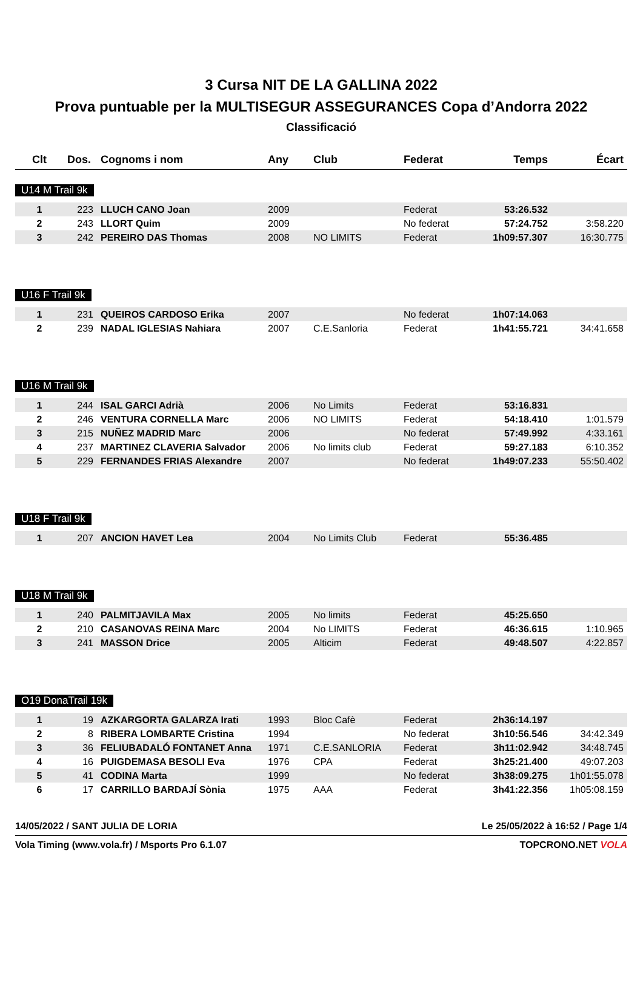3 Cursa NIT DE LA GALLINA 2022
Prova puntuable per la MULTISEGUR ASSEGURANCES Copa d’Andorra 2022
Classificació
| Clt | Dos. | Cognoms i nom | Any | Club | Federat | Temps | Écart |
| --- | --- | --- | --- | --- | --- | --- | --- |
U14 M Trail 9k
| 1 | 223 | LLUCH CANO Joan | 2009 | | Federat | 53:26.532 | |
| 2 | 243 | LLORT Quim | 2009 | | No federat | 57:24.752 | 3:58.220 |
| 3 | 242 | PEREIRO DAS Thomas | 2008 | NO LIMITS | Federat | 1h09:57.307 | 16:30.775 |
U16 F Trail 9k
| 1 | 231 | QUEIROS CARDOSO Erika | 2007 | | No federat | 1h07:14.063 | |
| 2 | 239 | NADAL IGLESIAS Nahiara | 2007 | C.E.Sanloria | Federat | 1h41:55.721 | 34:41.658 |
U16 M Trail 9k
| 1 | 244 | ISAL GARCI Adrià | 2006 | No Limits | Federat | 53:16.831 | |
| 2 | 246 | VENTURA CORNELLA Marc | 2006 | NO LIMITS | Federat | 54:18.410 | 1:01.579 |
| 3 | 215 | NUÑEZ MADRID Marc | 2006 | | No federat | 57:49.992 | 4:33.161 |
| 4 | 237 | MARTINEZ CLAVERIA Salvador | 2006 | No limits club | Federat | 59:27.183 | 6:10.352 |
| 5 | 229 | FERNANDES FRIAS Alexandre | 2007 | | No federat | 1h49:07.233 | 55:50.402 |
U18 F Trail 9k
| 1 | 207 | ANCION HAVET Lea | 2004 | No Limits Club | Federat | 55:36.485 | |
U18 M Trail 9k
| 1 | 240 | PALMITJAVILA Max | 2005 | No limits | Federat | 45:25.650 | |
| 2 | 210 | CASANOVAS REINA Marc | 2004 | No LIMITS | Federat | 46:36.615 | 1:10.965 |
| 3 | 241 | MASSON Drice | 2005 | Alticim | Federat | 49:48.507 | 4:22.857 |
O19 DonaTrail 19k
| 1 | 19 | AZKARGORTA GALARZA Irati | 1993 | Bloc Cafè | Federat | 2h36:14.197 | |
| 2 | 8 | RIBERA LOMBARTE Cristina | 1994 | | No federat | 3h10:56.546 | 34:42.349 |
| 3 | 36 | FELIUBADALÓ FONTANET Anna | 1971 | C.E.SANLORIA | Federat | 3h11:02.942 | 34:48.745 |
| 4 | 16 | PUIGDEMASA BESOLI Eva | 1976 | CPA | Federat | 3h25:21.400 | 49:07.203 |
| 5 | 41 | CODINA Marta | 1999 | | No federat | 3h38:09.275 | 1h01:55.078 |
| 6 | 17 | CARRILLO BARDAJÍ Sònia | 1975 | AAA | Federat | 3h41:22.356 | 1h05:08.159 |
14/05/2022 / SANT JULIA DE LORIA Le 25/05/2022 à 16:52 / Page 1/4
Vola Timing (www.vola.fr) / Msports Pro 6.1.07 TOPCRONO.NET VOLA